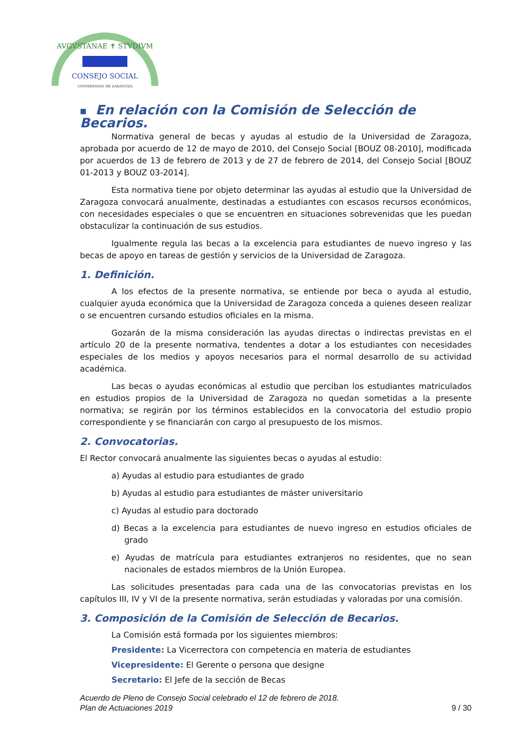AVGVSTANAE ✝ STVDIVM
CONSEJO SOCIAL
UNIVERSIDAD DE ZARAGOZA
■ En relación con la Comisión de Selección de Becarios.
Normativa general de becas y ayudas al estudio de la Universidad de Zaragoza, aprobada por acuerdo de 12 de mayo de 2010, del Consejo Social [BOUZ 08-2010], modificada por acuerdos de 13 de febrero de 2013 y de 27 de febrero de 2014, del Consejo Social [BOUZ 01-2013 y BOUZ 03-2014].
Esta normativa tiene por objeto determinar las ayudas al estudio que la Universidad de Zaragoza convocará anualmente, destinadas a estudiantes con escasos recursos económicos, con necesidades especiales o que se encuentren en situaciones sobrevenidas que les puedan obstaculizar la continuación de sus estudios.
Igualmente regula las becas a la excelencia para estudiantes de nuevo ingreso y las becas de apoyo en tareas de gestión y servicios de la Universidad de Zaragoza.
1. Definición.
A los efectos de la presente normativa, se entiende por beca o ayuda al estudio, cualquier ayuda económica que la Universidad de Zaragoza conceda a quienes deseen realizar o se encuentren cursando estudios oficiales en la misma.
Gozarán de la misma consideración las ayudas directas o indirectas previstas en el artículo 20 de la presente normativa, tendentes a dotar a los estudiantes con necesidades especiales de los medios y apoyos necesarios para el normal desarrollo de su actividad académica.
Las becas o ayudas económicas al estudio que perciban los estudiantes matriculados en estudios propios de la Universidad de Zaragoza no quedan sometidas a la presente normativa; se regirán por los términos establecidos en la convocatoria del estudio propio correspondiente y se financiarán con cargo al presupuesto de los mismos.
2. Convocatorias.
El Rector convocará anualmente las siguientes becas o ayudas al estudio:
a) Ayudas al estudio para estudiantes de grado
b) Ayudas al estudio para estudiantes de máster universitario
c) Ayudas al estudio para doctorado
d) Becas a la excelencia para estudiantes de nuevo ingreso en estudios oficiales de grado
e) Ayudas de matrícula para estudiantes extranjeros no residentes, que no sean nacionales de estados miembros de la Unión Europea.
Las solicitudes presentadas para cada una de las convocatorias previstas en los capítulos III, IV y VI de la presente normativa, serán estudiadas y valoradas por una comisión.
3. Composición de la Comisión de Selección de Becarios.
La Comisión está formada por los siguientes miembros:
Presidente: La Vicerrectora con competencia en materia de estudiantes
Vicepresidente: El Gerente o persona que designe
Secretario: El Jefe de la sección de Becas
Acuerdo de Pleno de Consejo Social celebrado el 12 de febrero de 2018.
Plan de Actuaciones 2019 9 / 30